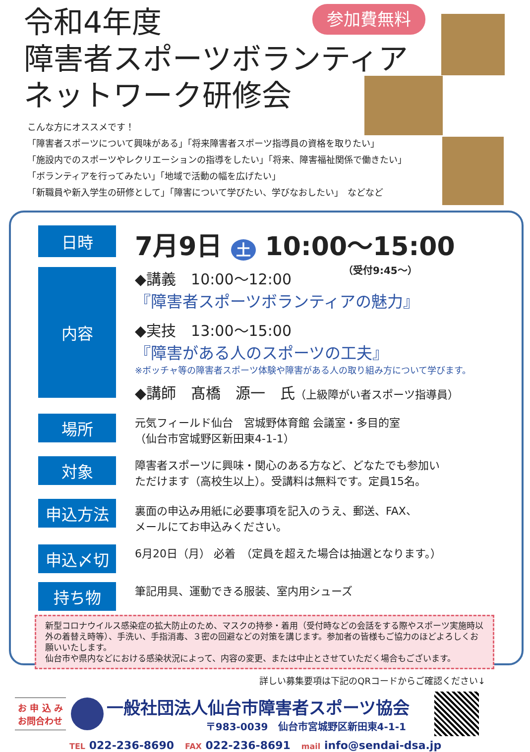令和4年度
障害者スポーツボランティア
ネットワーク研修会
参加費無料
こんな方にオススメです！
「障害者スポーツについて興味がある」「将来障害者スポーツ指導員の資格を取りたい」
「施設内でのスポーツやレクリエーションの指導をしたい」「将来、障害福祉関係で働きたい」
「ボランティアを行ってみたい」「地域で活動の幅を広げたい」
「新職員や新入学生の研修として」「障害について学びたい、学びなおしたい」　などなど
日時
7月9日 土 10:00～15:00
（受付9:45～）
内容
◆講義　10:00～12:00
『障害者スポーツボランティアの魅力』
◆実技　13:00～15:00
『障害がある人のスポーツの工夫』
※ボッチャ等の障害者スポーツ体験や障害がある人の取り組み方について学びます。
◆講師　髙橋　源一　氏（上級障がい者スポーツ指導員）
場所
元気フィールド仙台　宮城野体育館 会議室・多目的室
（仙台市宮城野区新田東4-1-1）
対象
障害者スポーツに興味・関心のある方など、どなたでも参加い
ただけます（高校生以上）。受講料は無料です。定員15名。
申込方法
裏面の申込み用紙に必要事項を記入のうえ、郵送、FAX、
メールにてお申込みください。
申込〆切
6月20日（月） 必着　（定員を超えた場合は抽選となります。）
持ち物
筆記用具、運動できる服装、室内用シューズ
新型コロナウイルス感染症の拡大防止のため、マスクの持参・着用（受付時などの会話をする際やスポーツ実施時以外の着替え時等）、手洗い、手指消毒、３密の回避などの対策を講じます。参加者の皆様もご協力のほどよろしくお願いいたします。
仙台市や県内などにおける感染状況によって、内容の変更、または中止とさせていただく場合もございます。
詳しい募集要項は下記のQRコードからご確認ください↓
お 申 込 み
お問合わせ
一般社団法人仙台市障害者スポーツ協会
〒983-0039　仙台市宮城野区新田東4-1-1
TEL 022-236-8690　FAX 022-236-8691　mail info@sendai-dsa.jp